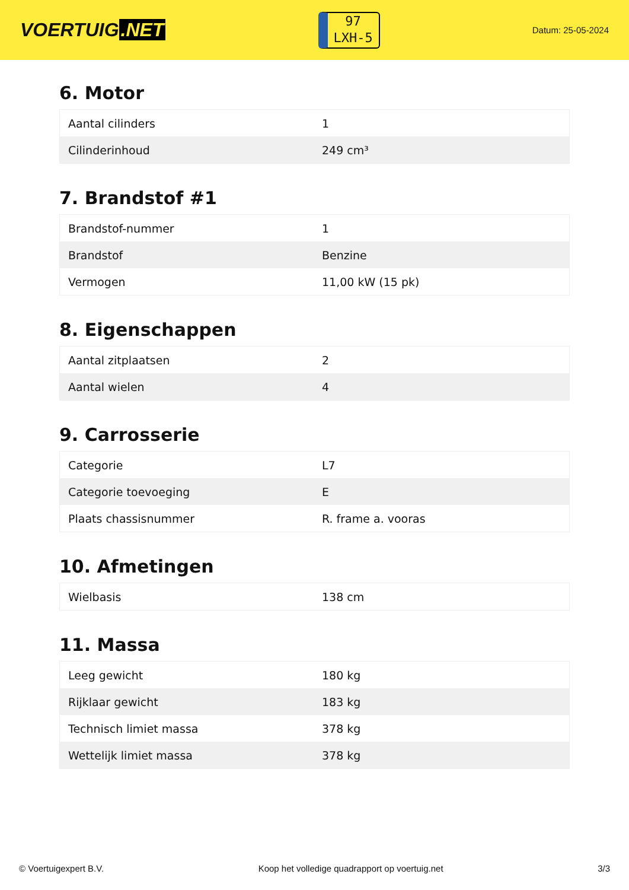VOERTUIG.NET
97
LXH-5
Datum: 25-05-2024
6. Motor
| Aantal cilinders | 1 |
| Cilinderinhoud | 249 cm³ |
7. Brandstof #1
| Brandstof-nummer | 1 |
| Brandstof | Benzine |
| Vermogen | 11,00 kW (15 pk) |
8. Eigenschappen
| Aantal zitplaatsen | 2 |
| Aantal wielen | 4 |
9. Carrosserie
| Categorie | L7 |
| Categorie toevoeging | E |
| Plaats chassisnummer | R. frame a. vooras |
10. Afmetingen
| Wielbasis | 138 cm |
11. Massa
| Leeg gewicht | 180 kg |
| Rijklaar gewicht | 183 kg |
| Technisch limiet massa | 378 kg |
| Wettelijk limiet massa | 378 kg |
© Voertuigexpert B.V. Koop het volledige quadrapport op voertuig.net 3/3